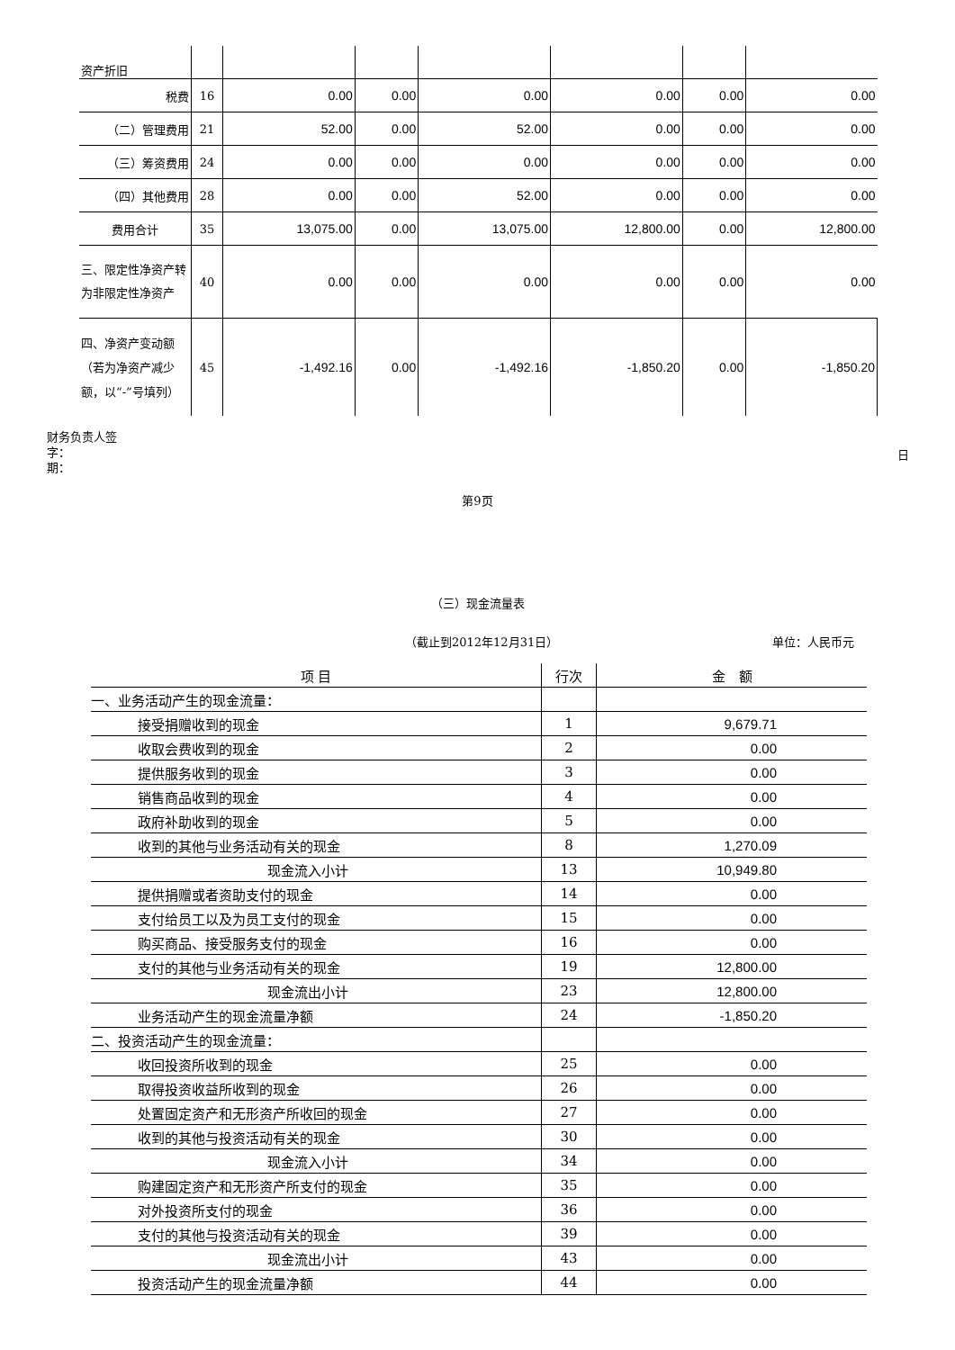| 资产折旧 | | | | | | | |
| 税费 | 16 | 0.00 | 0.00 | 0.00 | 0.00 | 0.00 | 0.00 |
| （二）管理费用 | 21 | 52.00 | 0.00 | 52.00 | 0.00 | 0.00 | 0.00 |
| （三）筹资费用 | 24 | 0.00 | 0.00 | 0.00 | 0.00 | 0.00 | 0.00 |
| （四）其他费用 | 28 | 0.00 | 0.00 | 52.00 | 0.00 | 0.00 | 0.00 |
| 费用合计 | 35 | 13,075.00 | 0.00 | 13,075.00 | 12,800.00 | 0.00 | 12,800.00 |
| 三、限定性净资产转为非限定性净资产 | 40 | 0.00 | 0.00 | 0.00 | 0.00 | 0.00 | 0.00 |
| 四、净资产变动额（若为净资产减少额，以“-”号填列） | 45 | -1,492.16 | 0.00 | -1,492.16 | -1,850.20 | 0.00 | -1,850.20 |
财务负责人签字：
期：
日
第9页
（三）现金流量表
（截止到2012年12月31日） 单位：人民币元
| 项 目 | 行次 | 金 额 |
| --- | --- | --- |
| 一、业务活动产生的现金流量： | | |
| 接受捐赠收到的现金 | 1 | 9,679.71 |
| 收取会费收到的现金 | 2 | 0.00 |
| 提供服务收到的现金 | 3 | 0.00 |
| 销售商品收到的现金 | 4 | 0.00 |
| 政府补助收到的现金 | 5 | 0.00 |
| 收到的其他与业务活动有关的现金 | 8 | 1,270.09 |
| 现金流入小计 | 13 | 10,949.80 |
| 提供捐赠或者资助支付的现金 | 14 | 0.00 |
| 支付给员工以及为员工支付的现金 | 15 | 0.00 |
| 购买商品、接受服务支付的现金 | 16 | 0.00 |
| 支付的其他与业务活动有关的现金 | 19 | 12,800.00 |
| 现金流出小计 | 23 | 12,800.00 |
| 业务活动产生的现金流量净额 | 24 | -1,850.20 |
| 二、投资活动产生的现金流量： | | |
| 收回投资所收到的现金 | 25 | 0.00 |
| 取得投资收益所收到的现金 | 26 | 0.00 |
| 处置固定资产和无形资产所收回的现金 | 27 | 0.00 |
| 收到的其他与投资活动有关的现金 | 30 | 0.00 |
| 现金流入小计 | 34 | 0.00 |
| 购建固定资产和无形资产所支付的现金 | 35 | 0.00 |
| 对外投资所支付的现金 | 36 | 0.00 |
| 支付的其他与投资活动有关的现金 | 39 | 0.00 |
| 现金流出小计 | 43 | 0.00 |
| 投资活动产生的现金流量净额 | 44 | 0.00 |